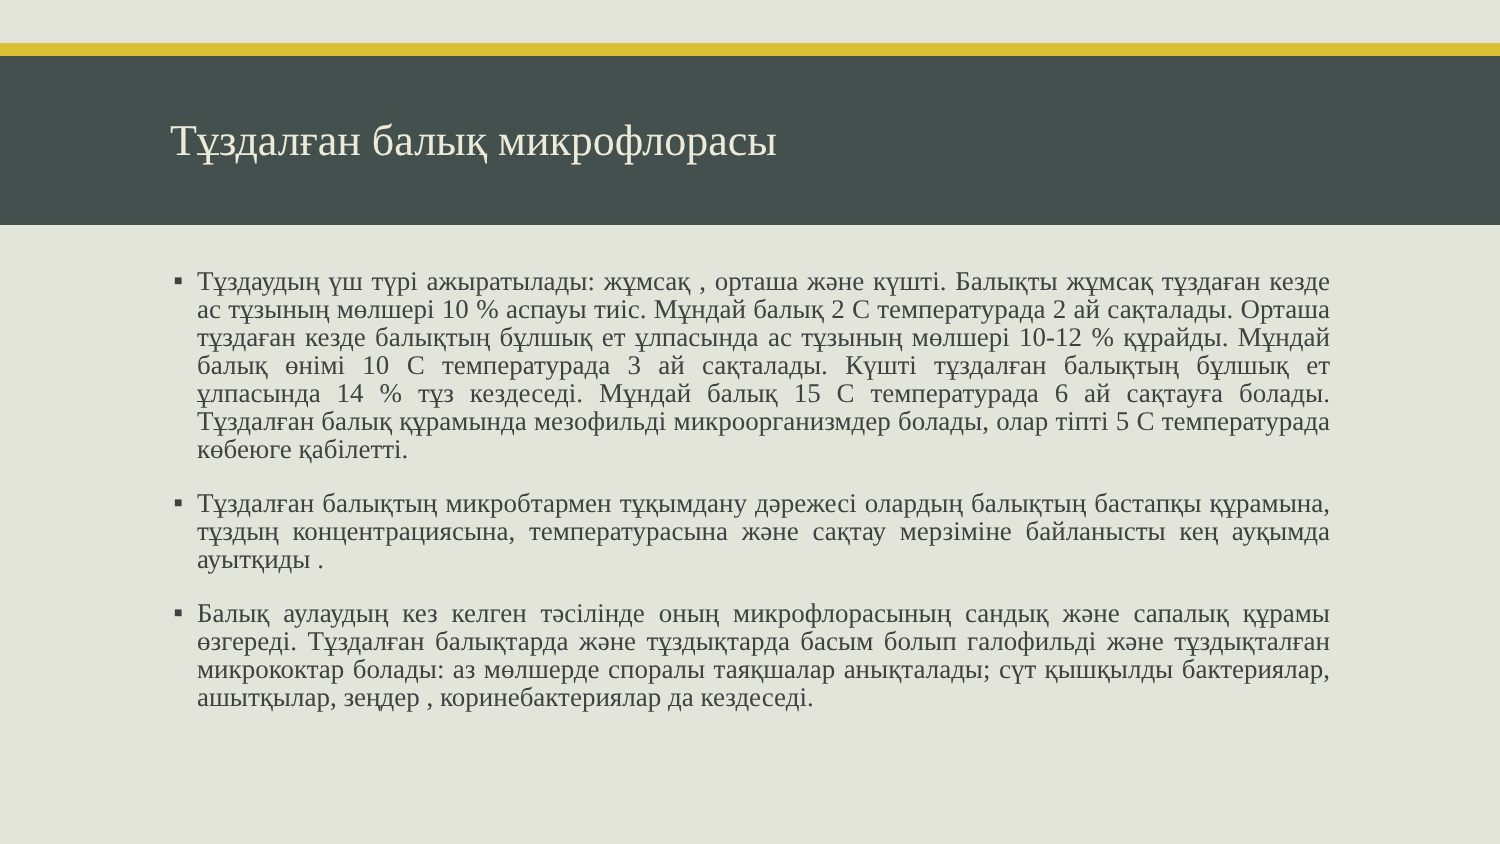Тұздалған балық микрофлорасы
■ Тұздаудың үш түрі ажыратылады: жұмсақ , орташа және күшті. Балықты жұмсақ тұздаған кезде ас тұзының мөлшері 10 % аспауы тиіс. Мұндай балық 2 С температурада 2 ай сақталады. Орташа тұздаған кезде балықтың бұлшық ет ұлпасында ас тұзының мөлшері 10-12 % құрайды. Мұндай балық өнімі 10 С температурада 3 ай сақталады. Күшті тұздалған балықтың бұлшық ет ұлпасында 14 % тұз кездеседі. Мұндай балық 15 С температурада 6 ай сақтауға болады. Тұздалған балық құрамында мезофильді микроорганизмдер болады, олар тіпті 5 С температурада көбеюге қабілетті.
■ Тұздалған балықтың микробтармен тұқымдану дәрежесі олардың балықтың бастапқы құрамына, тұздың концентрациясына, температурасына және сақтау мерзіміне байланысты кең ауқымда ауытқиды .
■ Балық аулаудың кез келген тәсілінде оның микрофлорасының сандық және сапалық құрамы өзгереді. Тұздалған балықтарда және тұздықтарда басым болып галофильді және тұздықталған микрококтар болады: аз мөлшерде споралы таяқшалар анықталады; сүт қышқылды бактериялар, ашытқылар, зеңдер , коринебактериялар да кездеседі.